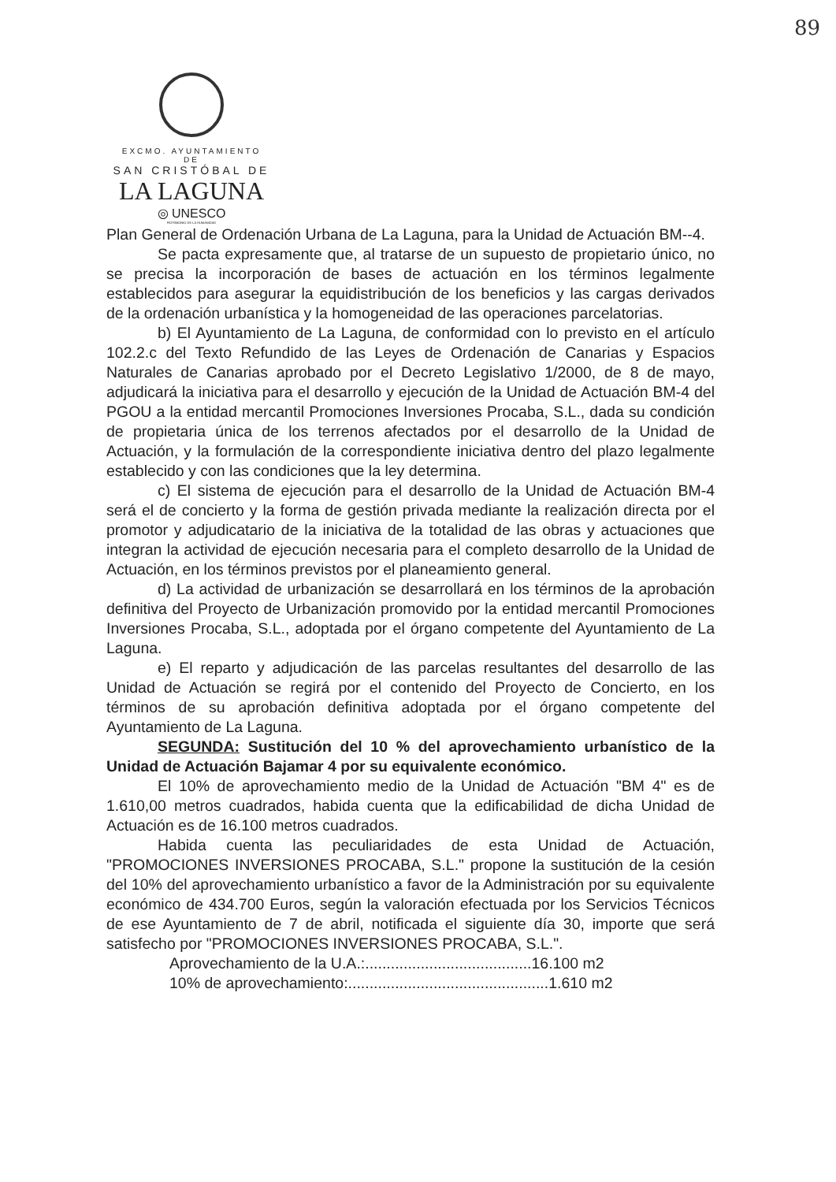89
EXCMO. AYUNTAMIENTO DE
SAN CRISTÓBAL DE
LA LAGUNA
◎ UNESCO
PATRIMONIO DE LA HUMANIDAD
Plan General de Ordenación Urbana de La Laguna, para la Unidad de Actuación BM--4.
Se pacta expresamente que, al tratarse de un supuesto de propietario único, no se precisa la incorporación de bases de actuación en los términos legalmente establecidos para asegurar la equidistribución de los beneficios y las cargas derivados de la ordenación urbanística y la homogeneidad de las operaciones parcelatorias.
b) El Ayuntamiento de La Laguna, de conformidad con lo previsto en el artículo 102.2.c del Texto Refundido de las Leyes de Ordenación de Canarias y Espacios Naturales de Canarias aprobado por el Decreto Legislativo 1/2000, de 8 de mayo, adjudicará la iniciativa para el desarrollo y ejecución de la Unidad de Actuación BM-4 del PGOU a la entidad mercantil Promociones Inversiones Procaba, S.L., dada su condición de propietaria única de los terrenos afectados por el desarrollo de la Unidad de Actuación, y la formulación de la correspondiente iniciativa dentro del plazo legalmente establecido y con las condiciones que la ley determina.
c) El sistema de ejecución para el desarrollo de la Unidad de Actuación BM-4 será el de concierto y la forma de gestión privada mediante la realización directa por el promotor y adjudicatario de la iniciativa de la totalidad de las obras y actuaciones que integran la actividad de ejecución necesaria para el completo desarrollo de la Unidad de Actuación, en los términos previstos por el planeamiento general.
d) La actividad de urbanización se desarrollará en los términos de la aprobación definitiva del Proyecto de Urbanización promovido por la entidad mercantil Promociones Inversiones Procaba, S.L., adoptada por el órgano competente del Ayuntamiento de La Laguna.
e) El reparto y adjudicación de las parcelas resultantes del desarrollo de las Unidad de Actuación se regirá por el contenido del Proyecto de Concierto, en los términos de su aprobación definitiva adoptada por el órgano competente del Ayuntamiento de La Laguna.
SEGUNDA: Sustitución del 10 % del aprovechamiento urbanístico de la Unidad de Actuación Bajamar 4 por su equivalente económico.
El 10% de aprovechamiento medio de la Unidad de Actuación "BM 4" es de 1.610,00 metros cuadrados, habida cuenta que la edificabilidad de dicha Unidad de Actuación es de 16.100 metros cuadrados.
Habida cuenta las peculiaridades de esta Unidad de Actuación, "PROMOCIONES INVERSIONES PROCABA, S.L." propone la sustitución de la cesión del 10% del aprovechamiento urbanístico a favor de la Administración por su equivalente económico de 434.700 Euros, según la valoración efectuada por los Servicios Técnicos de ese Ayuntamiento de 7 de abril, notificada el siguiente día 30, importe que será satisfecho por "PROMOCIONES INVERSIONES PROCABA, S.L.".
Aprovechamiento de la U.A.:.......................................16.100 m2
10% de aprovechamiento:...............................................1.610 m2